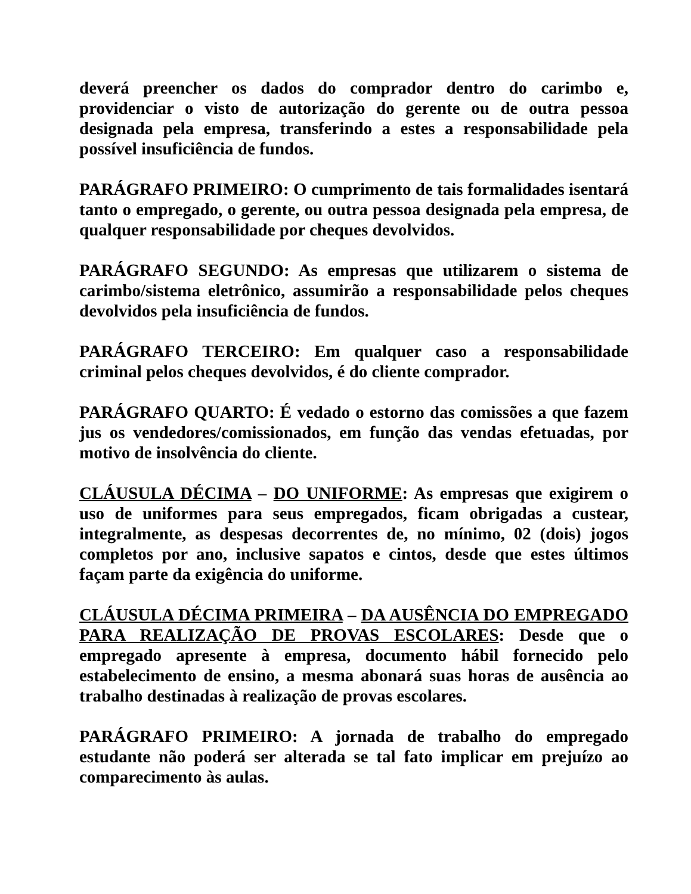deverá preencher os dados do comprador dentro do carimbo e, providenciar o visto de autorização do gerente ou de outra pessoa designada pela empresa, transferindo a estes a responsabilidade pela possível insuficiência de fundos.
PARÁGRAFO PRIMEIRO: O cumprimento de tais formalidades isentará tanto o empregado, o gerente, ou outra pessoa designada pela empresa, de qualquer responsabilidade por cheques devolvidos.
PARÁGRAFO SEGUNDO: As empresas que utilizarem o sistema de carimbo/sistema eletrônico, assumirão a responsabilidade pelos cheques devolvidos pela insuficiência de fundos.
PARÁGRAFO TERCEIRO: Em qualquer caso a responsabilidade criminal pelos cheques devolvidos, é do cliente comprador.
PARÁGRAFO QUARTO: É vedado o estorno das comissões a que fazem jus os vendedores/comissionados, em função das vendas efetuadas, por motivo de insolvência do cliente.
CLÁUSULA DÉCIMA – DO UNIFORME: As empresas que exigirem o uso de uniformes para seus empregados, ficam obrigadas a custear, integralmente, as despesas decorrentes de, no mínimo, 02 (dois) jogos completos por ano, inclusive sapatos e cintos, desde que estes últimos façam parte da exigência do uniforme.
CLÁUSULA DÉCIMA PRIMEIRA – DA AUSÊNCIA DO EMPREGADO PARA REALIZAÇÃO DE PROVAS ESCOLARES: Desde que o empregado apresente à empresa, documento hábil fornecido pelo estabelecimento de ensino, a mesma abonará suas horas de ausência ao trabalho destinadas à realização de provas escolares.
PARÁGRAFO PRIMEIRO: A jornada de trabalho do empregado estudante não poderá ser alterada se tal fato implicar em prejuízo ao comparecimento às aulas.